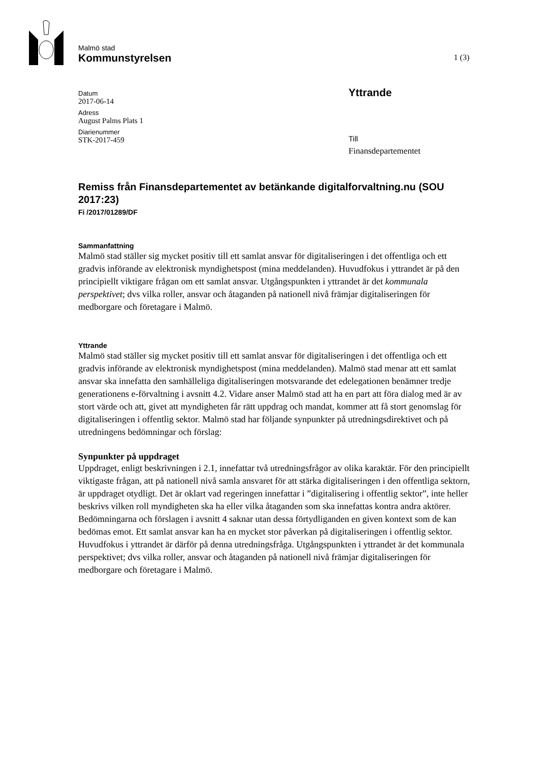Malmö stad
Kommunstyrelsen
1 (3)
Datum
2017-06-14
Adress
August Palms Plats 1
Diarienummer
STK-2017-459
Yttrande
Till
Finansdepartementet
Remiss från Finansdepartementet av betänkande digitalforvaltning.nu (SOU 2017:23)
Fi /2017/01289/DF
Sammanfattning
Malmö stad ställer sig mycket positiv till ett samlat ansvar för digitaliseringen i det offentliga och ett gradvis införande av elektronisk myndighetspost (mina meddelanden). Huvudfokus i yttrandet är på den principiellt viktigare frågan om ett samlat ansvar. Utgångspunkten i yttrandet är det kommunala perspektivet; dvs vilka roller, ansvar och åtaganden på nationell nivå främjar digitaliseringen för medborgare och företagare i Malmö.
Yttrande
Malmö stad ställer sig mycket positiv till ett samlat ansvar för digitaliseringen i det offentliga och ett gradvis införande av elektronisk myndighetspost (mina meddelanden). Malmö stad menar att ett samlat ansvar ska innefatta den samhälleliga digitaliseringen motsvarande det edelegationen benämner tredje generationens e-förvaltning i avsnitt 4.2. Vidare anser Malmö stad att ha en part att föra dialog med är av stort värde och att, givet att myndigheten får rätt uppdrag och mandat, kommer att få stort genomslag för digitaliseringen i offentlig sektor. Malmö stad har följande synpunkter på utredningsdirektivet och på utredningens bedömningar och förslag:
Synpunkter på uppdraget
Uppdraget, enligt beskrivningen i 2.1, innefattar två utredningsfrågor av olika karaktär. För den principiellt viktigaste frågan, att på nationell nivå samla ansvaret för att stärka digitaliseringen i den offentliga sektorn, är uppdraget otydligt. Det är oklart vad regeringen innefattar i ”digitalisering i offentlig sektor”, inte heller beskrivs vilken roll myndigheten ska ha eller vilka åtaganden som ska innefattas kontra andra aktörer. Bedömningarna och förslagen i avsnitt 4 saknar utan dessa förtydliganden en given kontext som de kan bedömas emot. Ett samlat ansvar kan ha en mycket stor påverkan på digitaliseringen i offentlig sektor. Huvudfokus i yttrandet är därför på denna utredningsfråga. Utgångspunkten i yttrandet är det kommunala perspektivet; dvs vilka roller, ansvar och åtaganden på nationell nivå främjar digitaliseringen för medborgare och företagare i Malmö.